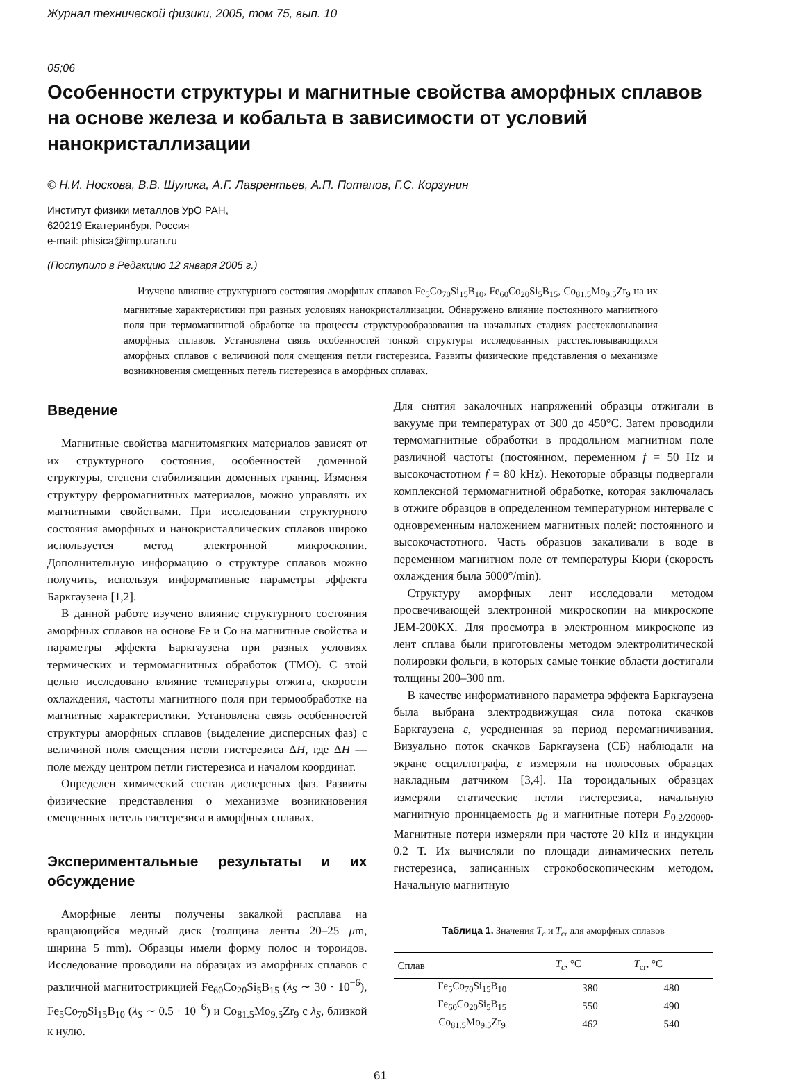Журнал технической физики, 2005, том 75, вып. 10
05;06
Особенности структуры и магнитные свойства аморфных сплавов на основе железа и кобальта в зависимости от условий нанокристаллизации
© Н.И. Носкова, В.В. Шулика, А.Г. Лаврентьев, А.П. Потапов, Г.С. Корзунин
Институт физики металлов УрО РАН,
620219 Екатеринбург, Россия
e-mail: phisica@imp.uran.ru
(Поступило в Редакцию 12 января 2005 г.)
Изучено влияние структурного состояния аморфных сплавов Fe<sub>5</sub>Co<sub>70</sub>Si<sub>15</sub>B<sub>10</sub>, Fe<sub>60</sub>Co<sub>20</sub>Si<sub>5</sub>B<sub>15</sub>, Co<sub>81.5</sub>Mo<sub>9.5</sub>Zr<sub>9</sub> на их магнитные характеристики при разных условиях нанокристаллизации. Обнаружено влияние постоянного магнитного поля при термомагнитной обработке на процессы структурообразования на начальных стадиях расстекловывания аморфных сплавов. Установлена связь особенностей тонкой структуры исследованных расстекловывающихся аморфных сплавов с величиной поля смещения петли гистерезиса. Развиты физические представления о механизме возникновения смещенных петель гистерезиса в аморфных сплавах.
Введение
Магнитные свойства магнитомягких материалов зависят от их структурного состояния, особенностей доменной структуры, степени стабилизации доменных границ. Изменяя структуру ферромагнитных материалов, можно управлять их магнитными свойствами. При исследовании структурного состояния аморфных и нанокристаллических сплавов широко используется метод электронной микроскопии. Дополнительную информацию о структуре сплавов можно получить, используя информативные параметры эффекта Баркгаузена [1,2].
В данной работе изучено влияние структурного состояния аморфных сплавов на основе Fe и Co на магнитные свойства и параметры эффекта Баркгаузена при разных условиях термических и термомагнитных обработок (ТМО). С этой целью исследовано влияние температуры отжига, скорости охлаждения, частоты магнитного поля при термообработке на магнитные характеристики. Установлена связь особенностей структуры аморфных сплавов (выделение дисперсных фаз) с величиной поля смещения петли гистерезиса ΔH, где ΔH — поле между центром петли гистерезиса и началом координат.
Определен химический состав дисперсных фаз. Развиты физические представления о механизме возникновения смещенных петель гистерезиса в аморфных сплавах.
Экспериментальные результаты и их обсуждение
Аморфные ленты получены закалкой расплава на вращающийся медный диск (толщина ленты 20–25 μm, ширина 5 mm). Образцы имели форму полос и тороидов. Исследование проводили на образцах из аморфных сплавов с различной магнитострикцией Fe<sub>60</sub>Co<sub>20</sub>Si<sub>5</sub>B<sub>15</sub> (λ<sub>S</sub> ∼ 30 · 10<sup>−6</sup>), Fe<sub>5</sub>Co<sub>70</sub>Si<sub>15</sub>B<sub>10</sub> (λ<sub>S</sub> ∼ 0.5 · 10<sup>−6</sup>) и Co<sub>81.5</sub>Mo<sub>9.5</sub>Zr<sub>9</sub> с λ<sub>S</sub>, близкой к нулю.
Для снятия закалочных напряжений образцы отжигали в вакууме при температурах от 300 до 450°C. Затем проводили термомагнитные обработки в продольном магнитном поле различной частоты (постоянном, переменном f = 50 Hz и высокочастотном f = 80 kHz). Некоторые образцы подвергали комплексной термомагнитной обработке, которая заключалась в отжиге образцов в определенном температурном интервале с одновременным наложением магнитных полей: постоянного и высокочастотного. Часть образцов закаливали в воде в переменном магнитном поле от температуры Кюри (скорость охлаждения была 5000°/min).
Структуру аморфных лент исследовали методом просвечивающей электронной микроскопии на микроскопе JEM-200KX. Для просмотра в электронном микроскопе из лент сплава были приготовлены методом электролитической полировки фольги, в которых самые тонкие области достигали толщины 200–300 nm.
В качестве информативного параметра эффекта Баркгаузена была выбрана электродвижущая сила потока скачков Баркгаузена ε, усредненная за период перемагничивания. Визуально поток скачков Баркгаузена (СБ) наблюдали на экране осциллографа, ε измеряли на полосовых образцах накладным датчиком [3,4]. На тороидальных образцах измеряли статические петли гистерезиса, начальную магнитную проницаемость μ<sub>0</sub> и магнитные потери P<sub>0.2/20000</sub>. Магнитные потери измеряли при частоте 20 kHz и индукции 0.2 T. Их вычисляли по площади динамических петель гистерезиса, записанных строкобоскопическим методом. Начальную магнитную
Таблица 1. Значения T<sub>c</sub> и T<sub>cr</sub> для аморфных сплавов
| Сплав | T<sub>c</sub> , °C | T<sub>cr</sub>, °C |
| --- | --- | --- |
| Fe<sub>5</sub>Co<sub>70</sub>Si<sub>15</sub>B<sub>10</sub> | 380 | 480 |
| Fe<sub>60</sub>Co<sub>20</sub>Si<sub>5</sub>B<sub>15</sub> | 550 | 490 |
| Co<sub>81.5</sub>Mo<sub>9.5</sub>Zr<sub>9</sub> | 462 | 540 |
61